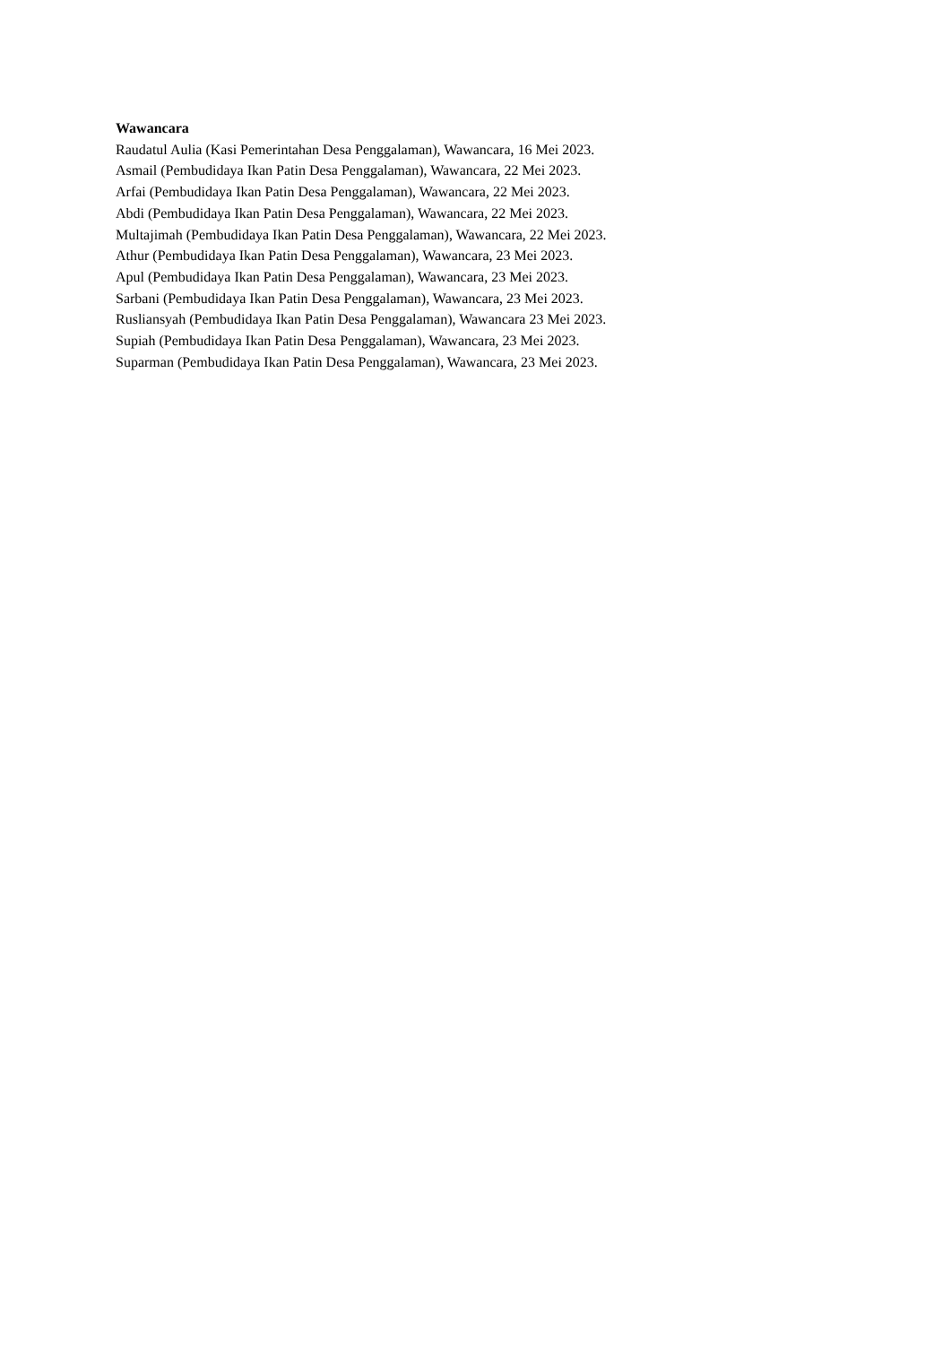Wawancara
Raudatul Aulia (Kasi Pemerintahan Desa Penggalaman), Wawancara, 16 Mei 2023.
Asmail (Pembudidaya Ikan Patin Desa Penggalaman), Wawancara, 22 Mei 2023.
Arfai (Pembudidaya Ikan Patin Desa Penggalaman), Wawancara, 22 Mei 2023.
Abdi (Pembudidaya Ikan Patin Desa Penggalaman), Wawancara, 22 Mei 2023.
Multajimah (Pembudidaya Ikan Patin Desa Penggalaman), Wawancara, 22 Mei 2023.
Athur (Pembudidaya Ikan Patin Desa Penggalaman), Wawancara, 23 Mei 2023.
Apul (Pembudidaya Ikan Patin Desa Penggalaman), Wawancara, 23 Mei 2023.
Sarbani (Pembudidaya Ikan Patin Desa Penggalaman), Wawancara, 23 Mei 2023.
Rusliansyah (Pembudidaya Ikan Patin Desa Penggalaman), Wawancara 23 Mei 2023.
Supiah (Pembudidaya Ikan Patin Desa Penggalaman), Wawancara, 23 Mei 2023.
Suparman (Pembudidaya Ikan Patin Desa Penggalaman), Wawancara, 23 Mei 2023.